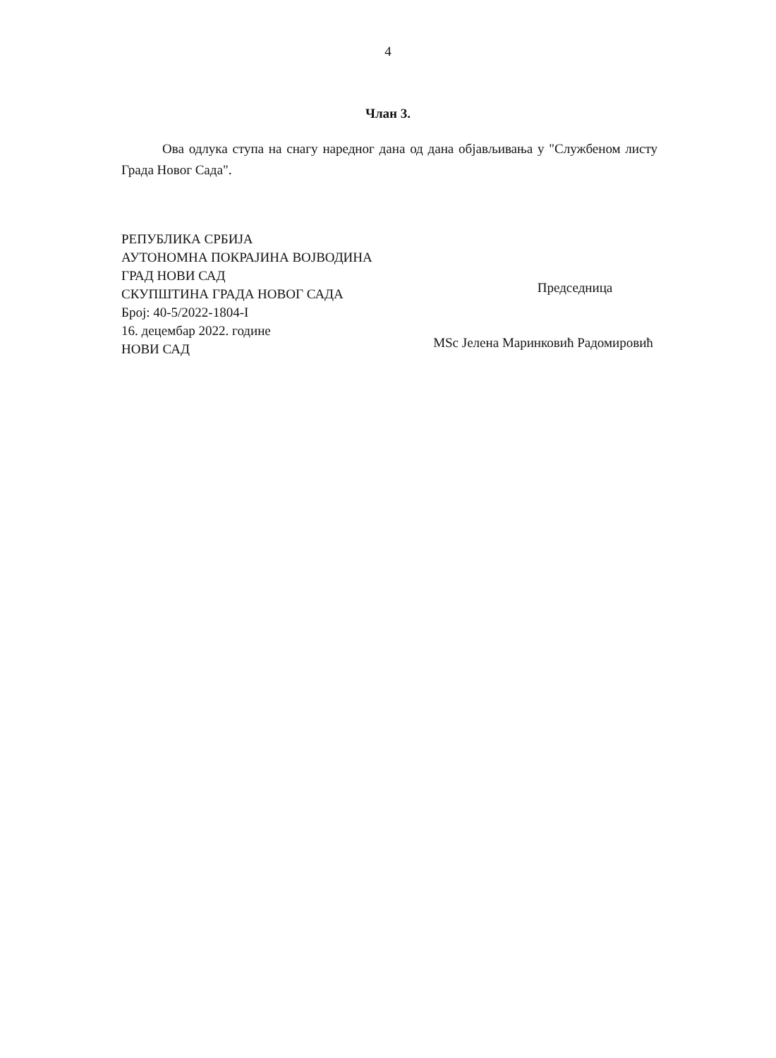4
Члан 3.
Ова одлука ступа на снагу наредног дана од дана објављивања у "Службеном листу Града Новог Сада".
РЕПУБЛИКА СРБИЈА
АУТОНОМНА ПОКРАЈИНА ВОЈВОДИНА
ГРАД НОВИ САД
СКУПШТИНА ГРАДА НОВОГ САДА
Број: 40-5/2022-1804-I
16. децембар 2022. године
НОВИ САД
Председница
MSc Јелена Маринковић Радомировић